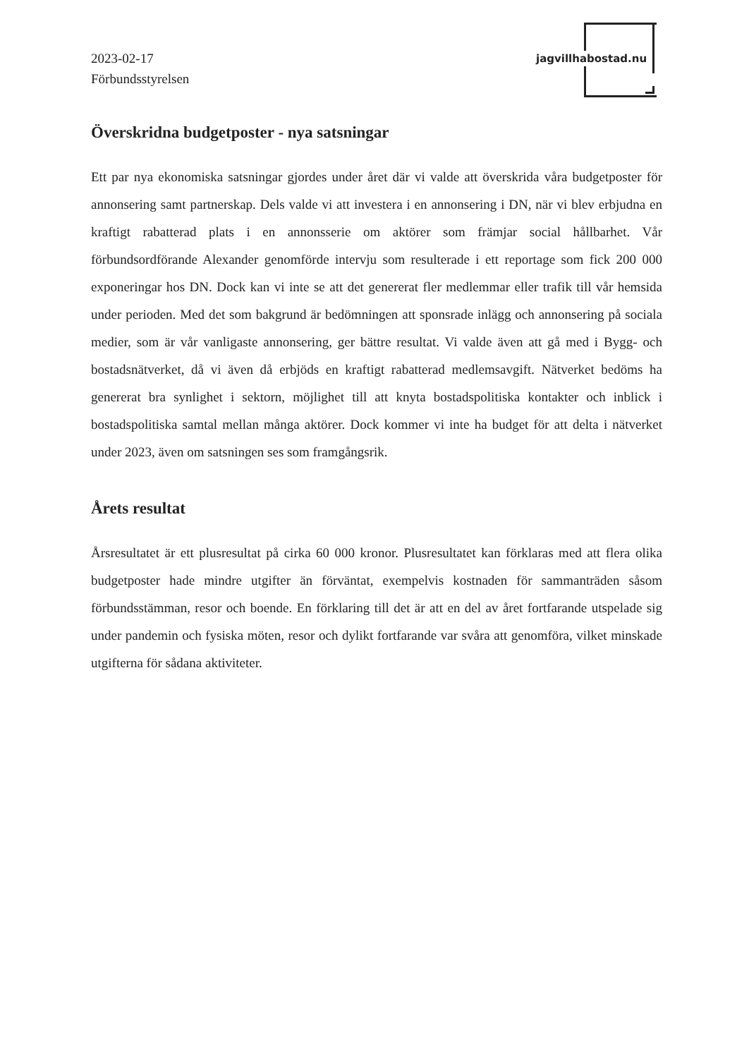2023-02-17
Förbundsstyrelsen
jagvillhabostad.nu
Överskridna budgetposter - nya satsningar
Ett par nya ekonomiska satsningar gjordes under året där vi valde att överskrida våra budgetposter för annonsering samt partnerskap. Dels valde vi att investera i en annonsering i DN, när vi blev erbjudna en kraftigt rabatterad plats i en annonsserie om aktörer som främjar social hållbarhet. Vår förbundsordförande Alexander genomförde intervju som resulterade i ett reportage som fick 200 000 exponeringar hos DN. Dock kan vi inte se att det genererat fler medlemmar eller trafik till vår hemsida under perioden. Med det som bakgrund är bedömningen att sponsrade inlägg och annonsering på sociala medier, som är vår vanligaste annonsering, ger bättre resultat. Vi valde även att gå med i Bygg- och bostadsnätverket, då vi även då erbjöds en kraftigt rabatterad medlemsavgift. Nätverket bedöms ha genererat bra synlighet i sektorn, möjlighet till att knyta bostadspolitiska kontakter och inblick i bostadspolitiska samtal mellan många aktörer. Dock kommer vi inte ha budget för att delta i nätverket under 2023, även om satsningen ses som framgångsrik.
Årets resultat
Årsresultatet är ett plusresultat på cirka 60 000 kronor. Plusresultatet kan förklaras med att flera olika budgetposter hade mindre utgifter än förväntat, exempelvis kostnaden för sammanträden såsom förbundsstämman, resor och boende. En förklaring till det är att en del av året fortfarande utspelade sig under pandemin och fysiska möten, resor och dylikt fortfarande var svåra att genomföra, vilket minskade utgifterna för sådana aktiviteter.